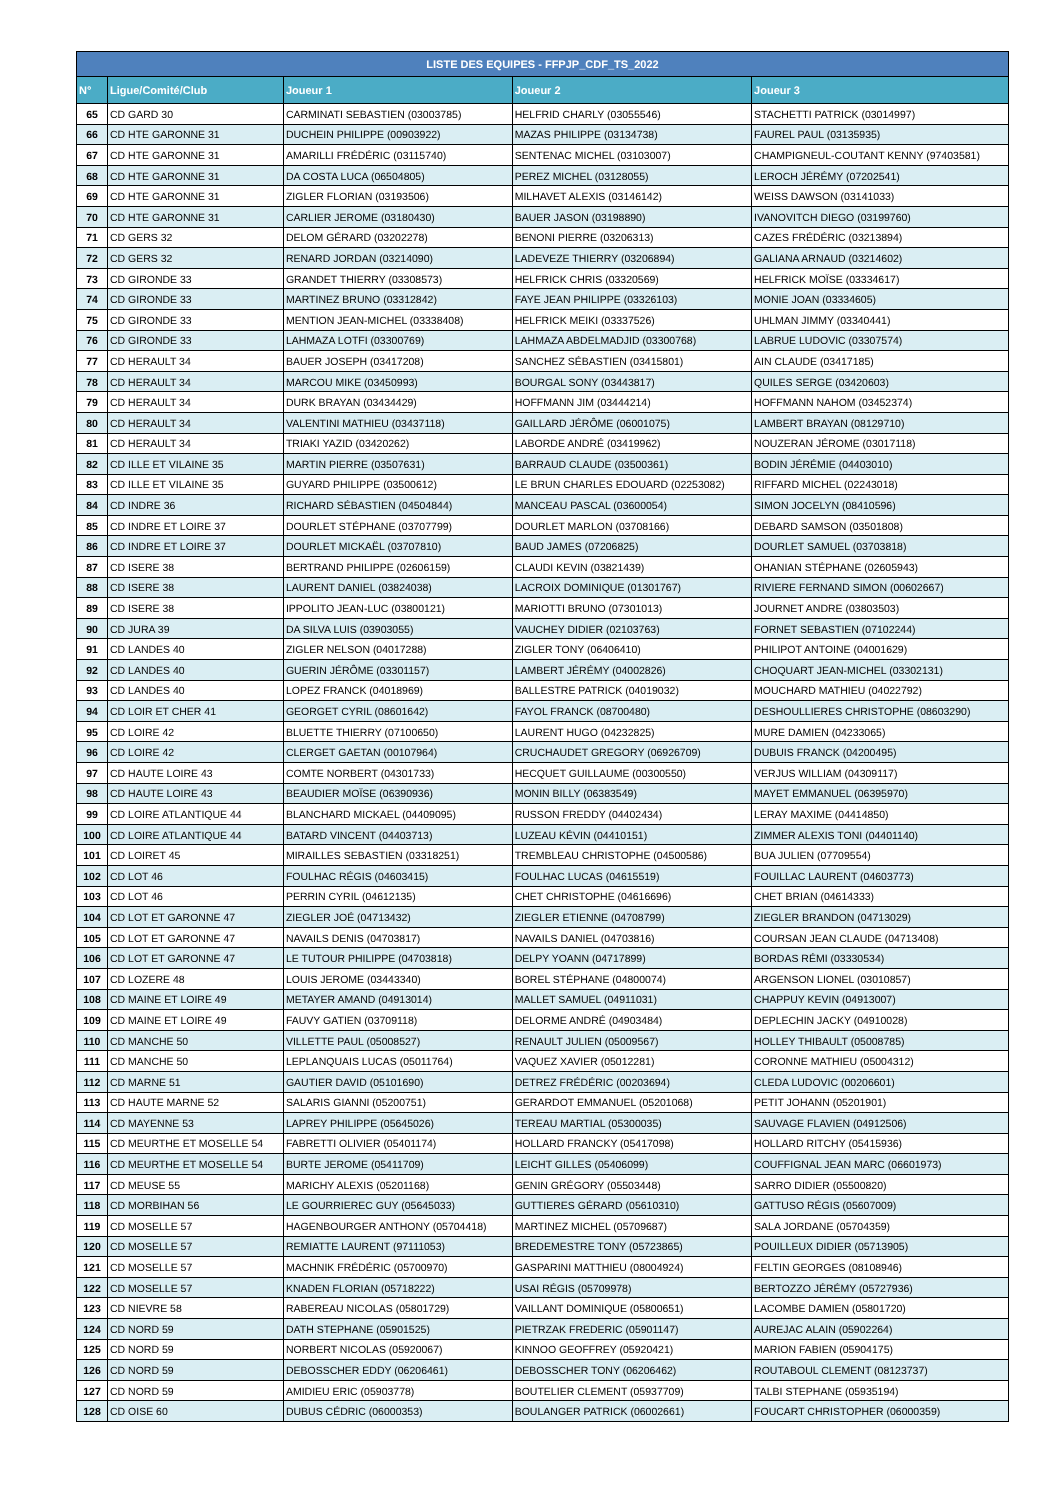| LISTE DES EQUIPES - FFPJP_CDF_TS_2022 | | | | |
| --- | --- | --- | --- | --- |
| N° | Ligue/Comité/Club | Joueur 1 | Joueur 2 | Joueur 3 |
| 65 | CD GARD 30 | CARMINATI SEBASTIEN (03003785) | HELFRID CHARLY (03055546) | STACHETTI PATRICK (03014997) |
| 66 | CD HTE GARONNE 31 | DUCHEIN PHILIPPE (00903922) | MAZAS PHILIPPE (03134738) | FAUREL PAUL (03135935) |
| 67 | CD HTE GARONNE 31 | AMARILLI FRÉDÉRIC (03115740) | SENTENAC MICHEL (03103007) | CHAMPIGNEUL-COUTANT KENNY (97403581) |
| 68 | CD HTE GARONNE 31 | DA COSTA LUCA (06504805) | PEREZ MICHEL (03128055) | LEROCH JÉRÉMY (07202541) |
| 69 | CD HTE GARONNE 31 | ZIGLER FLORIAN (03193506) | MILHAVET ALEXIS (03146142) | WEISS DAWSON (03141033) |
| 70 | CD HTE GARONNE 31 | CARLIER JEROME (03180430) | BAUER JASON (03198890) | IVANOVITCH DIEGO (03199760) |
| 71 | CD GERS 32 | DELOM GÉRARD (03202278) | BENONI PIERRE (03206313) | CAZES FRÉDÉRIC (03213894) |
| 72 | CD GERS 32 | RENARD JORDAN (03214090) | LADEVEZE THIERRY (03206894) | GALIANA ARNAUD (03214602) |
| 73 | CD GIRONDE 33 | GRANDET THIERRY (03308573) | HELFRICK CHRIS (03320569) | HELFRICK MOÏSE (03334617) |
| 74 | CD GIRONDE 33 | MARTINEZ BRUNO (03312842) | FAYE JEAN PHILIPPE (03326103) | MONIE JOAN (03334605) |
| 75 | CD GIRONDE 33 | MENTION JEAN-MICHEL (03338408) | HELFRICK MEIKI (03337526) | UHLMAN JIMMY (03340441) |
| 76 | CD GIRONDE 33 | LAHMAZA LOTFI (03300769) | LAHMAZA ABDELMADJID (03300768) | LABRUE LUDOVIC (03307574) |
| 77 | CD HERAULT 34 | BAUER JOSEPH (03417208) | SANCHEZ SÉBASTIEN (03415801) | AIN CLAUDE (03417185) |
| 78 | CD HERAULT 34 | MARCOU MIKE (03450993) | BOURGAL SONY (03443817) | QUILES SERGE (03420603) |
| 79 | CD HERAULT 34 | DURK BRAYAN (03434429) | HOFFMANN JIM (03444214) | HOFFMANN NAHOM (03452374) |
| 80 | CD HERAULT 34 | VALENTINI MATHIEU (03437118) | GAILLARD JÉRÔME (06001075) | LAMBERT BRAYAN (08129710) |
| 81 | CD HERAULT 34 | TRIAKI YAZID (03420262) | LABORDE ANDRÉ (03419962) | NOUZERAN JÉROME (03017118) |
| 82 | CD ILLE ET VILAINE 35 | MARTIN PIERRE (03507631) | BARRAUD CLAUDE (03500361) | BODIN JÉRÉMIE (04403010) |
| 83 | CD ILLE ET VILAINE 35 | GUYARD PHILIPPE (03500612) | LE BRUN CHARLES EDOUARD (02253082) | RIFFARD MICHEL (02243018) |
| 84 | CD INDRE 36 | RICHARD SÉBASTIEN (04504844) | MANCEAU PASCAL (03600054) | SIMON JOCELYN (08410596) |
| 85 | CD INDRE ET LOIRE 37 | DOURLET STÉPHANE (03707799) | DOURLET MARLON (03708166) | DEBARD SAMSON (03501808) |
| 86 | CD INDRE ET LOIRE 37 | DOURLET MICKAËL (03707810) | BAUD JAMES (07206825) | DOURLET SAMUEL (03703818) |
| 87 | CD ISERE 38 | BERTRAND PHILIPPE (02606159) | CLAUDI KEVIN (03821439) | OHANIAN STÉPHANE (02605943) |
| 88 | CD ISERE 38 | LAURENT DANIEL (03824038) | LACROIX DOMINIQUE (01301767) | RIVIERE FERNAND SIMON (00602667) |
| 89 | CD ISERE 38 | IPPOLITO JEAN-LUC (03800121) | MARIOTTI BRUNO (07301013) | JOURNET ANDRE (03803503) |
| 90 | CD JURA 39 | DA SILVA LUIS (03903055) | VAUCHEY DIDIER (02103763) | FORNET SEBASTIEN (07102244) |
| 91 | CD LANDES 40 | ZIGLER NELSON (04017288) | ZIGLER TONY (06406410) | PHILIPOT ANTOINE (04001629) |
| 92 | CD LANDES 40 | GUERIN JÉRÔME (03301157) | LAMBERT JÉRÉMY (04002826) | CHOQUART JEAN-MICHEL (03302131) |
| 93 | CD LANDES 40 | LOPEZ FRANCK (04018969) | BALLESTRE PATRICK (04019032) | MOUCHARD MATHIEU (04022792) |
| 94 | CD LOIR ET CHER 41 | GEORGET CYRIL (08601642) | FAYOL FRANCK (08700480) | DESHOULLIERES CHRISTOPHE (08603290) |
| 95 | CD LOIRE 42 | BLUETTE THIERRY (07100650) | LAURENT HUGO (04232825) | MURE DAMIEN (04233065) |
| 96 | CD LOIRE 42 | CLERGET GAETAN (00107964) | CRUCHAUDET GREGORY (06926709) | DUBUIS FRANCK (04200495) |
| 97 | CD HAUTE LOIRE 43 | COMTE NORBERT (04301733) | HECQUET GUILLAUME (00300550) | VERJUS WILLIAM (04309117) |
| 98 | CD HAUTE LOIRE 43 | BEAUDIER MOÏSE (06390936) | MONIN BILLY (06383549) | MAYET EMMANUEL (06395970) |
| 99 | CD LOIRE ATLANTIQUE 44 | BLANCHARD MICKAEL (04409095) | RUSSON FREDDY (04402434) | LERAY MAXIME (04414850) |
| 100 | CD LOIRE ATLANTIQUE 44 | BATARD VINCENT (04403713) | LUZEAU KÉVIN (04410151) | ZIMMER ALEXIS TONI (04401140) |
| 101 | CD LOIRET 45 | MIRAILLES SEBASTIEN (03318251) | TREMBLEAU CHRISTOPHE (04500586) | BUA JULIEN (07709554) |
| 102 | CD LOT 46 | FOULHAC RÉGIS (04603415) | FOULHAC LUCAS (04615519) | FOUILLAC LAURENT (04603773) |
| 103 | CD LOT 46 | PERRIN CYRIL (04612135) | CHET CHRISTOPHE (04616696) | CHET BRIAN (04614333) |
| 104 | CD LOT ET GARONNE 47 | ZIEGLER JOÉ (04713432) | ZIEGLER ETIENNE (04708799) | ZIEGLER BRANDON (04713029) |
| 105 | CD LOT ET GARONNE 47 | NAVAILS DENIS (04703817) | NAVAILS DANIEL (04703816) | COURSAN JEAN CLAUDE (04713408) |
| 106 | CD LOT ET GARONNE 47 | LE TUTOUR PHILIPPE (04703818) | DELPY YOANN (04717899) | BORDAS RÉMI (03330534) |
| 107 | CD LOZERE 48 | LOUIS JEROME (03443340) | BOREL STÉPHANE (04800074) | ARGENSON LIONEL (03010857) |
| 108 | CD MAINE ET LOIRE 49 | METAYER AMAND (04913014) | MALLET SAMUEL (04911031) | CHAPPUY KEVIN (04913007) |
| 109 | CD MAINE ET LOIRE 49 | FAUVY GATIEN (03709118) | DELORME ANDRÉ (04903484) | DEPLECHIN JACKY (04910028) |
| 110 | CD MANCHE 50 | VILLETTE PAUL (05008527) | RENAULT JULIEN (05009567) | HOLLEY THIBAULT (05008785) |
| 111 | CD MANCHE 50 | LEPLANQUAIS LUCAS (05011764) | VAQUEZ XAVIER (05012281) | CORONNE MATHIEU (05004312) |
| 112 | CD MARNE 51 | GAUTIER DAVID (05101690) | DETREZ FRÉDÉRIC (00203694) | CLEDA LUDOVIC (00206601) |
| 113 | CD HAUTE MARNE 52 | SALARIS GIANNI (05200751) | GERARDOT EMMANUEL (05201068) | PETIT JOHANN (05201901) |
| 114 | CD MAYENNE 53 | LAPREY PHILIPPE (05645026) | TEREAU MARTIAL (05300035) | SAUVAGE FLAVIEN (04912506) |
| 115 | CD MEURTHE ET MOSELLE 54 | FABRETTI OLIVIER (05401174) | HOLLARD FRANCKY (05417098) | HOLLARD RITCHY (05415936) |
| 116 | CD MEURTHE ET MOSELLE 54 | BURTE JEROME (05411709) | LEICHT GILLES (05406099) | COUFFIGNAL JEAN MARC (06601973) |
| 117 | CD MEUSE 55 | MARICHY ALEXIS (05201168) | GENIN GRÉGORY (05503448) | SARRO DIDIER (05500820) |
| 118 | CD MORBIHAN 56 | LE GOURRIEREC GUY (05645033) | GUTTIERES GÉRARD (05610310) | GATTUSO RÉGIS (05607009) |
| 119 | CD MOSELLE 57 | HAGENBOURGER ANTHONY (05704418) | MARTINEZ MICHEL (05709687) | SALA JORDANE (05704359) |
| 120 | CD MOSELLE 57 | REMIATTE LAURENT (97111053) | BREDEMESTRE TONY (05723865) | POUILLEUX DIDIER (05713905) |
| 121 | CD MOSELLE 57 | MACHNIK FRÉDÉRIC (05700970) | GASPARINI MATTHIEU (08004924) | FELTIN GEORGES (08108946) |
| 122 | CD MOSELLE 57 | KNADEN FLORIAN (05718222) | USAI RÉGIS (05709978) | BERTOZZO JÉRÉMY (05727936) |
| 123 | CD NIEVRE 58 | RABEREAU NICOLAS (05801729) | VAILLANT DOMINIQUE (05800651) | LACOMBE DAMIEN (05801720) |
| 124 | CD NORD 59 | DATH STEPHANE (05901525) | PIETRZAK FREDERIC (05901147) | AUREJAC ALAIN (05902264) |
| 125 | CD NORD 59 | NORBERT NICOLAS (05920067) | KINNOO GEOFFREY (05920421) | MARION FABIEN (05904175) |
| 126 | CD NORD 59 | DEBOSSCHER EDDY (06206461) | DEBOSSCHER TONY (06206462) | ROUTABOUL CLEMENT (08123737) |
| 127 | CD NORD 59 | AMIDIEU ERIC (05903778) | BOUTELIER CLEMENT (05937709) | TALBI STEPHANE (05935194) |
| 128 | CD OISE 60 | DUBUS CÉDRIC (06000353) | BOULANGER PATRICK (06002661) | FOUCART CHRISTOPHER (06000359) |